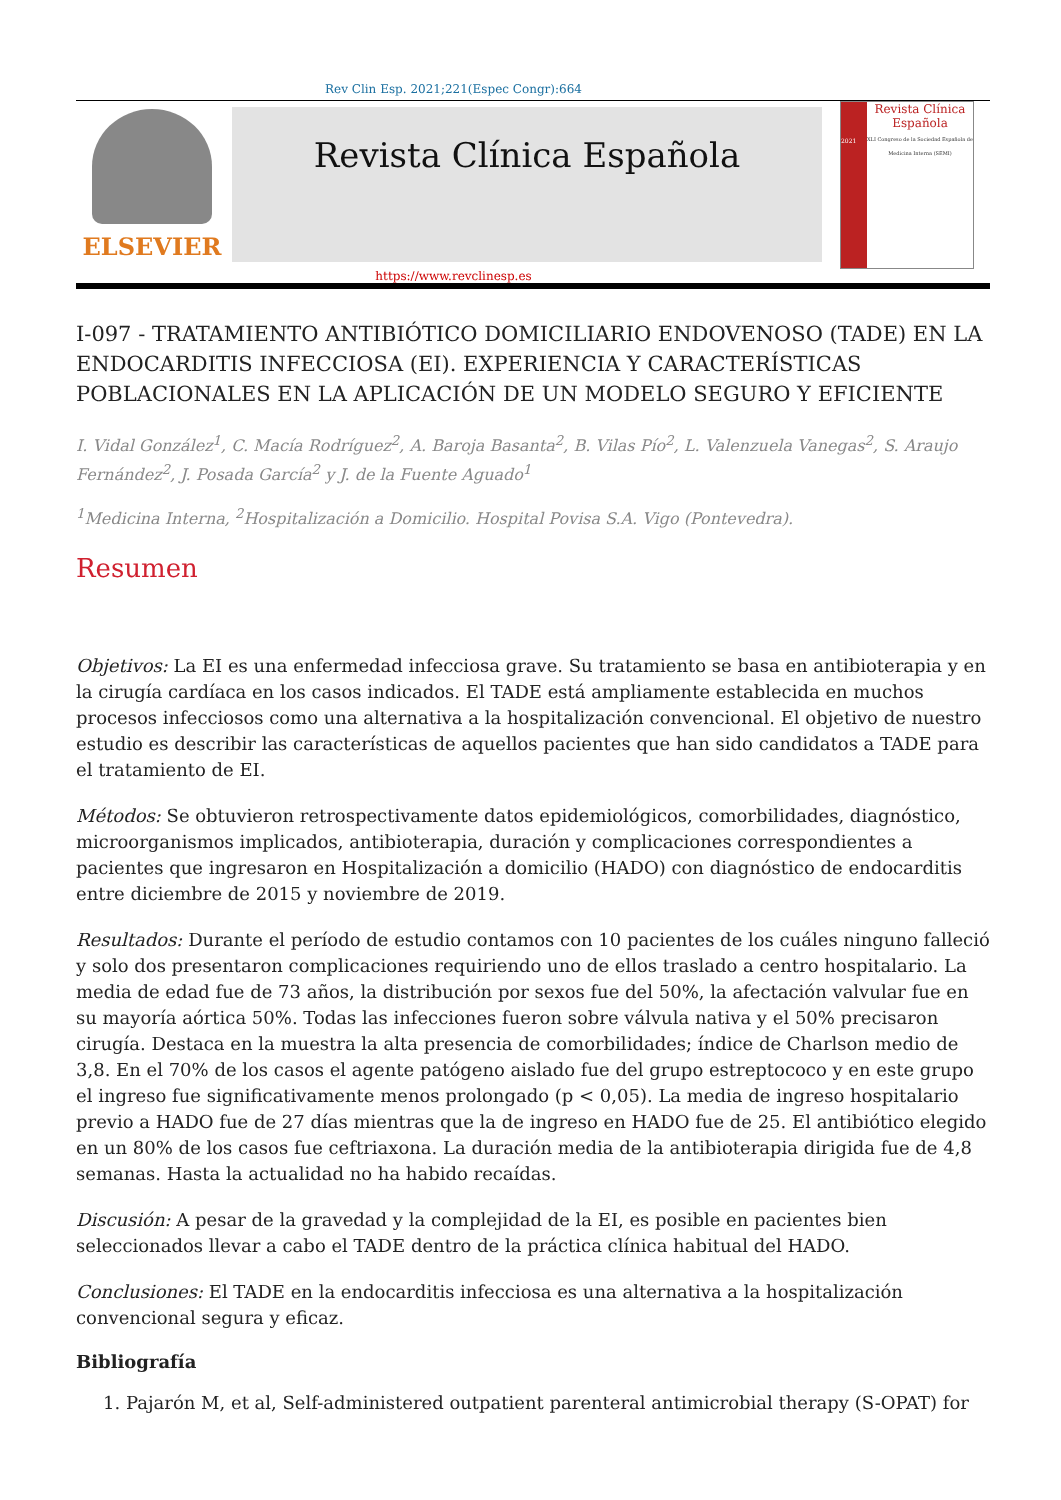Rev Clin Esp. 2021;221(Espec Congr):664
ELSEVIER
Revista Clínica Española
2021
Revista Clínica
Española
XLI Congreso de la Sociedad Española de Medicina Interna (SEMI)
https://www.revclinesp.es
I-097 - TRATAMIENTO ANTIBIÓTICO DOMICILIARIO ENDOVENOSO (TADE) EN LA ENDOCARDITIS INFECCIOSA (EI). EXPERIENCIA Y CARACTERÍSTICAS POBLACIONALES EN LA APLICACIÓN DE UN MODELO SEGURO Y EFICIENTE
I. Vidal González<sup>1</sup>, C. Macía Rodríguez<sup>2</sup>, A. Baroja Basanta<sup>2</sup>, B. Vilas Pío<sup>2</sup>, L. Valenzuela Vanegas<sup>2</sup>, S. Araujo Fernández<sup>2</sup>, J. Posada García<sup>2</sup> y J. de la Fuente Aguado<sup>1</sup>
<sup>1</sup> Medicina Interna, <sup>2</sup>Hospitalización a Domicilio. Hospital Povisa S.A. Vigo (Pontevedra).
Resumen
Objetivos: La EI es una enfermedad infecciosa grave. Su tratamiento se basa en antibioterapia y en la cirugía cardíaca en los casos indicados. El TADE está ampliamente establecida en muchos procesos infecciosos como una alternativa a la hospitalización convencional. El objetivo de nuestro estudio es describir las características de aquellos pacientes que han sido candidatos a TADE para el tratamiento de EI.
Métodos: Se obtuvieron retrospectivamente datos epidemiológicos, comorbilidades, diagnóstico, microorganismos implicados, antibioterapia, duración y complicaciones correspondientes a pacientes que ingresaron en Hospitalización a domicilio (HADO) con diagnóstico de endocarditis entre diciembre de 2015 y noviembre de 2019.
Resultados: Durante el período de estudio contamos con 10 pacientes de los cuáles ninguno falleció y solo dos presentaron complicaciones requiriendo uno de ellos traslado a centro hospitalario. La media de edad fue de 73 años, la distribución por sexos fue del 50%, la afectación valvular fue en su mayoría aórtica 50%. Todas las infecciones fueron sobre válvula nativa y el 50% precisaron cirugía. Destaca en la muestra la alta presencia de comorbilidades; índice de Charlson medio de 3,8. En el 70% de los casos el agente patógeno aislado fue del grupo estreptococo y en este grupo el ingreso fue significativamente menos prolongado (p < 0,05). La media de ingreso hospitalario previo a HADO fue de 27 días mientras que la de ingreso en HADO fue de 25. El antibiótico elegido en un 80% de los casos fue ceftriaxona. La duración media de la antibioterapia dirigida fue de 4,8 semanas. Hasta la actualidad no ha habido recaídas.
Discusión: A pesar de la gravedad y la complejidad de la EI, es posible en pacientes bien seleccionados llevar a cabo el TADE dentro de la práctica clínica habitual del HADO.
Conclusiones: El TADE en la endocarditis infecciosa es una alternativa a la hospitalización convencional segura y eficaz.
Bibliografía
1. Pajarón M, et al, Self-administered outpatient parenteral antimicrobial therapy (S-OPAT) for